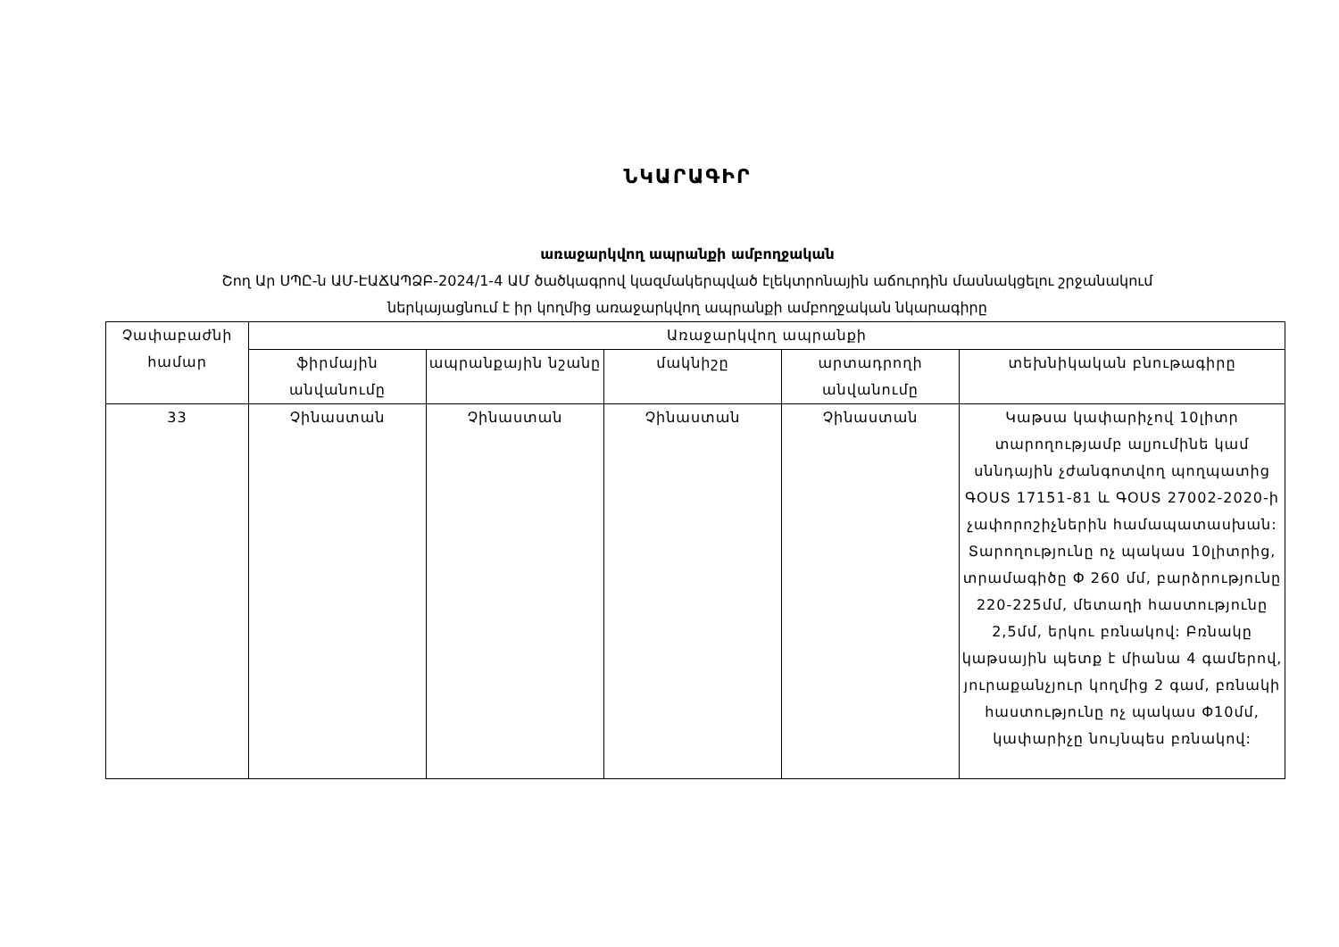ՆԿԱՐԱԳԻՐ
առաջարկվող ապրանքի ամբողջական
Շող Ար ՍՊԸ-ն ԱՄ-ԷԱՃԱՊՁԲ-2024/1-4 ԱՄ ծածկագրով կազմակերպված էլեկտրոնային աճուրդին մասնակցելու շրջանակում
ներկայացնում է իր կողմից առաջարկվող ապրանքի ամբողջական նկարագիրը
| Չափաբաժնի համար | Առաջարկվող ապրանքի | | | | |
| --- | --- | --- | --- | --- | --- |
| | ֆիրմային անվանումը | ապրանքային նշանը | մակնիշը | արտադրողի անվանումը | տեխնիկական բնութագիրը |
| 33 | Չինաստան | Չինաստան | Չինաստան | Չինաստան | Կաթսա կափարիչով 10լիտր տարողությամբ ալյումինե կամ սննդային չժանգոտվող պողպատից ԳՕՍՏ 17151-81 և ԳՕՍՏ 27002-2020-ի չափորոշիչներին համապատասխան: Տարողությունը ոչ պակաս 10լիտրից, տրամագիծը Փ 260 մմ, բարձրությունը 220-225մմ, մետաղի հաստությունը 2,5մմ, երկու բռնակով: Բռնակը կաթսային պետք է միանա 4 գամերով, յուրաքանչյուր կողմից 2 գամ, բռնակի հաստությունը ոչ պակաս Փ10մմ, կափարիչը նույնպես բռնակով: |